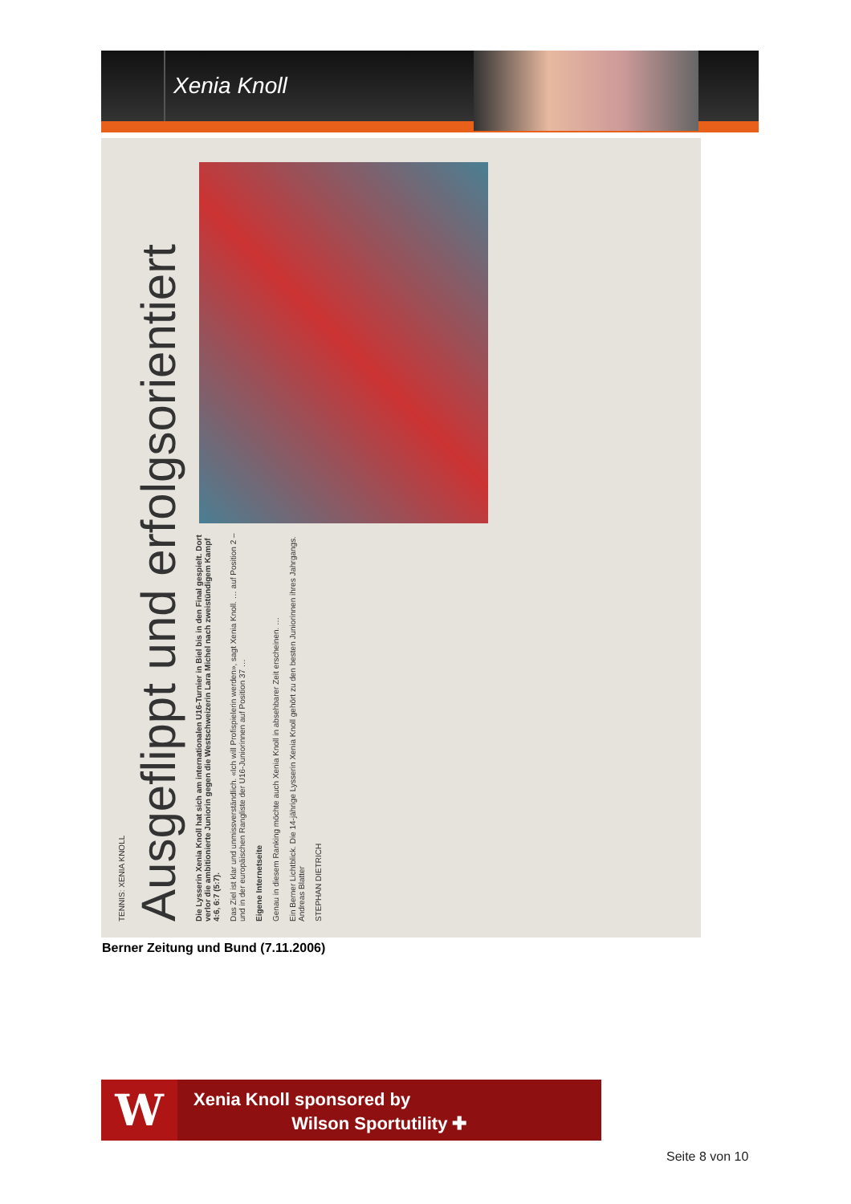Xenia Knoll
TENNIS: XENIA KNOLL
Ausgeflippt und erfolgsorientiert
Die Lysserin Xenia Knoll hat sich am internationalen U16-Turnier in Biel bis in den Final gespielt. Dort verlor die ambitionierte Juniorin gegen die Westschweizerin Lara Michel nach zweistündigem Kampf 4:6, 6:7 (5:7).
Das Ziel ist klar und unmissverständlich. «Ich will Profispielerin werden», sagt Xenia Knoll. … auf Position 2 – und in der europäischen Rangliste der U16-Juniorinnen auf Position 37 …
Eigene Internetseite
Genau in diesem Ranking möchte auch Xenia Knoll in absehbarer Zeit erscheinen. …
Ein Berner Lichtblick. Die 14-jährige Lysserin Xenia Knoll gehört zu den besten Juniorinnen ihres Jahrgangs. Andreas Blatter
STEPHAN DIETRICH
Berner Zeitung und Bund (7.11.2006)
W
Xenia Knoll sponsored by
Wilson Sportutility ✚
Seite 8 von 10